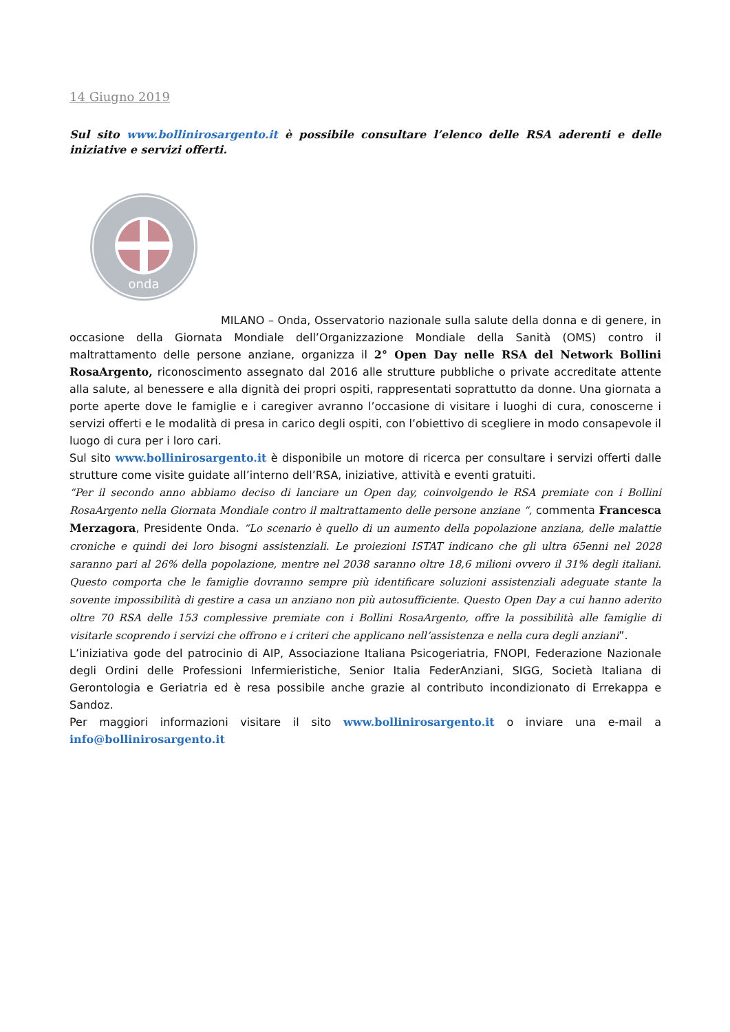14 Giugno 2019
Sul sito www.bollinirosargento.it è possibile consultare l’elenco delle RSA aderenti e delle iniziative e servizi offerti.
onda
MILANO – Onda, Osservatorio nazionale sulla salute della donna e di genere, in occasione della Giornata Mondiale dell’Organizzazione Mondiale della Sanità (OMS) contro il maltrattamento delle persone anziane, organizza il 2° Open Day nelle RSA del Network Bollini RosaArgento, riconoscimento assegnato dal 2016 alle strutture pubbliche o private accreditate attente alla salute, al benessere e alla dignità dei propri ospiti, rappresentati soprattutto da donne. Una giornata a porte aperte dove le famiglie e i caregiver avranno l’occasione di visitare i luoghi di cura, conoscerne i servizi offerti e le modalità di presa in carico degli ospiti, con l’obiettivo di scegliere in modo consapevole il luogo di cura per i loro cari.
Sul sito www.bollinirosargento.it è disponibile un motore di ricerca per consultare i servizi offerti dalle strutture come visite guidate all’interno dell’RSA, iniziative, attività e eventi gratuiti.
“Per il secondo anno abbiamo deciso di lanciare un Open day, coinvolgendo le RSA premiate con i Bollini RosaArgento nella Giornata Mondiale contro il maltrattamento delle persone anziane “, commenta Francesca Merzagora, Presidente Onda. “Lo scenario è quello di un aumento della popolazione anziana, delle malattie croniche e quindi dei loro bisogni assistenziali. Le proiezioni ISTAT indicano che gli ultra 65enni nel 2028 saranno pari al 26% della popolazione, mentre nel 2038 saranno oltre 18,6 milioni ovvero il 31% degli italiani. Questo comporta che le famiglie dovranno sempre più identificare soluzioni assistenziali adeguate stante la sovente impossibilità di gestire a casa un anziano non più autosufficiente. Questo Open Day a cui hanno aderito oltre 70 RSA delle 153 complessive premiate con i Bollini RosaArgento, offre la possibilità alle famiglie di visitarle scoprendo i servizi che offrono e i criteri che applicano nell’assistenza e nella cura degli anziani”.
L’iniziativa gode del patrocinio di AIP, Associazione Italiana Psicogeriatria, FNOPI, Federazione Nazionale degli Ordini delle Professioni Infermieristiche, Senior Italia FederAnziani, SIGG, Società Italiana di Gerontologia e Geriatria ed è resa possibile anche grazie al contributo incondizionato di Errekappa e Sandoz.
Per maggiori informazioni visitare il sito www.bollinirosargento.it o inviare una e-mail a info@bollinirosargento.it